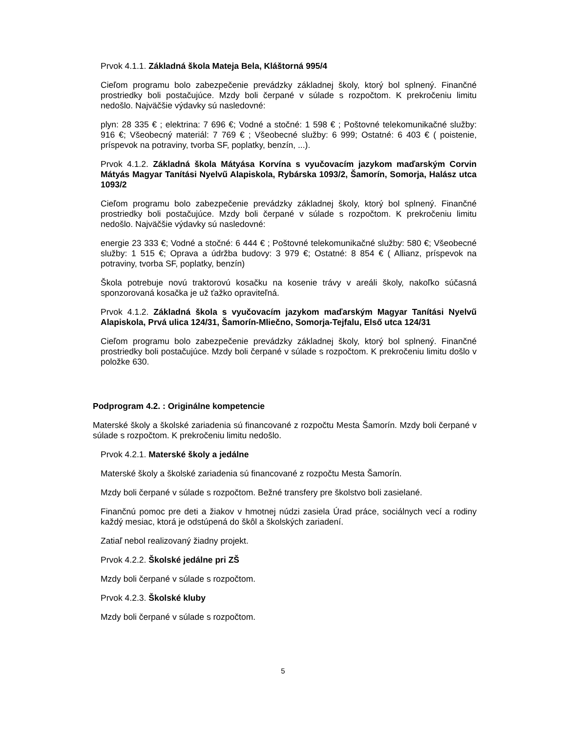Prvok 4.1.1. Základná škola Mateja Bela, Kláštorná 995/4
Cieľom programu bolo zabezpečenie prevádzky základnej školy, ktorý bol splnený. Finančné prostriedky boli postačujúce. Mzdy boli čerpané v súlade s rozpočtom. K prekročeniu limitu nedošlo. Najväčšie výdavky sú nasledovné:
plyn: 28 335 € ; elektrina: 7 696 €; Vodné a stočné: 1 598 € ; Poštovné telekomunikačné služby: 916 €; Všeobecný materiál: 7 769 € ; Všeobecné služby: 6 999; Ostatné: 6 403 € ( poistenie, príspevok na potraviny, tvorba SF, poplatky, benzín, ...).
Prvok 4.1.2. Základná škola Mátyása Korvína s vyučovacím jazykom maďarským Corvin Mátyás Magyar Tanítási Nyelvű Alapiskola, Rybárska 1093/2, Šamorín, Somorja, Halász utca 1093/2
Cieľom programu bolo zabezpečenie prevádzky základnej školy, ktorý bol splnený. Finančné prostriedky boli postačujúce. Mzdy boli čerpané v súlade s rozpočtom. K prekročeniu limitu nedošlo. Najväčšie výdavky sú nasledovné:
energie 23 333 €; Vodné a stočné: 6 444 € ; Poštovné telekomunikačné služby: 580 €; Všeobecné služby: 1 515 €; Oprava a údržba budovy: 3 979 €; Ostatné: 8 854 € ( Allianz, príspevok na potraviny, tvorba SF, poplatky, benzín)
Škola potrebuje novú traktorovú kosačku na kosenie trávy v areáli školy, nakoľko súčasná sponzorovaná kosačka je už ťažko opraviteľná.
Prvok 4.1.2. Základná škola s vyučovacím jazykom maďarským Magyar Tanítási Nyelvű Alapiskola, Prvá ulica 124/31, Šamorín-Mliečno, Somorja-Tejfalu, Első utca 124/31
Cieľom programu bolo zabezpečenie prevádzky základnej školy, ktorý bol splnený. Finančné prostriedky boli postačujúce. Mzdy boli čerpané v súlade s rozpočtom. K prekročeniu limitu došlo v položke 630.
Podprogram 4.2. : Originálne kompetencie
Materské školy a školské zariadenia sú financované z rozpočtu Mesta Šamorín. Mzdy boli čerpané v súlade s rozpočtom. K prekročeniu limitu nedošlo.
Prvok 4.2.1. Materské školy a jedálne
Materské školy a školské zariadenia sú financované z rozpočtu Mesta Šamorín.
Mzdy boli čerpané v súlade s rozpočtom. Bežné transfery pre školstvo boli zasielané.
Finančnú pomoc pre deti a žiakov v hmotnej núdzi zasiela Úrad práce, sociálnych vecí a rodiny každý mesiac, ktorá je odstúpená do škôl a školských zariadení.
Zatiaľ nebol realizovaný žiadny projekt.
Prvok 4.2.2. Školské jedálne pri ZŠ
Mzdy boli čerpané v súlade s rozpočtom.
Prvok 4.2.3. Školské kluby
Mzdy boli čerpané v súlade s rozpočtom.
5